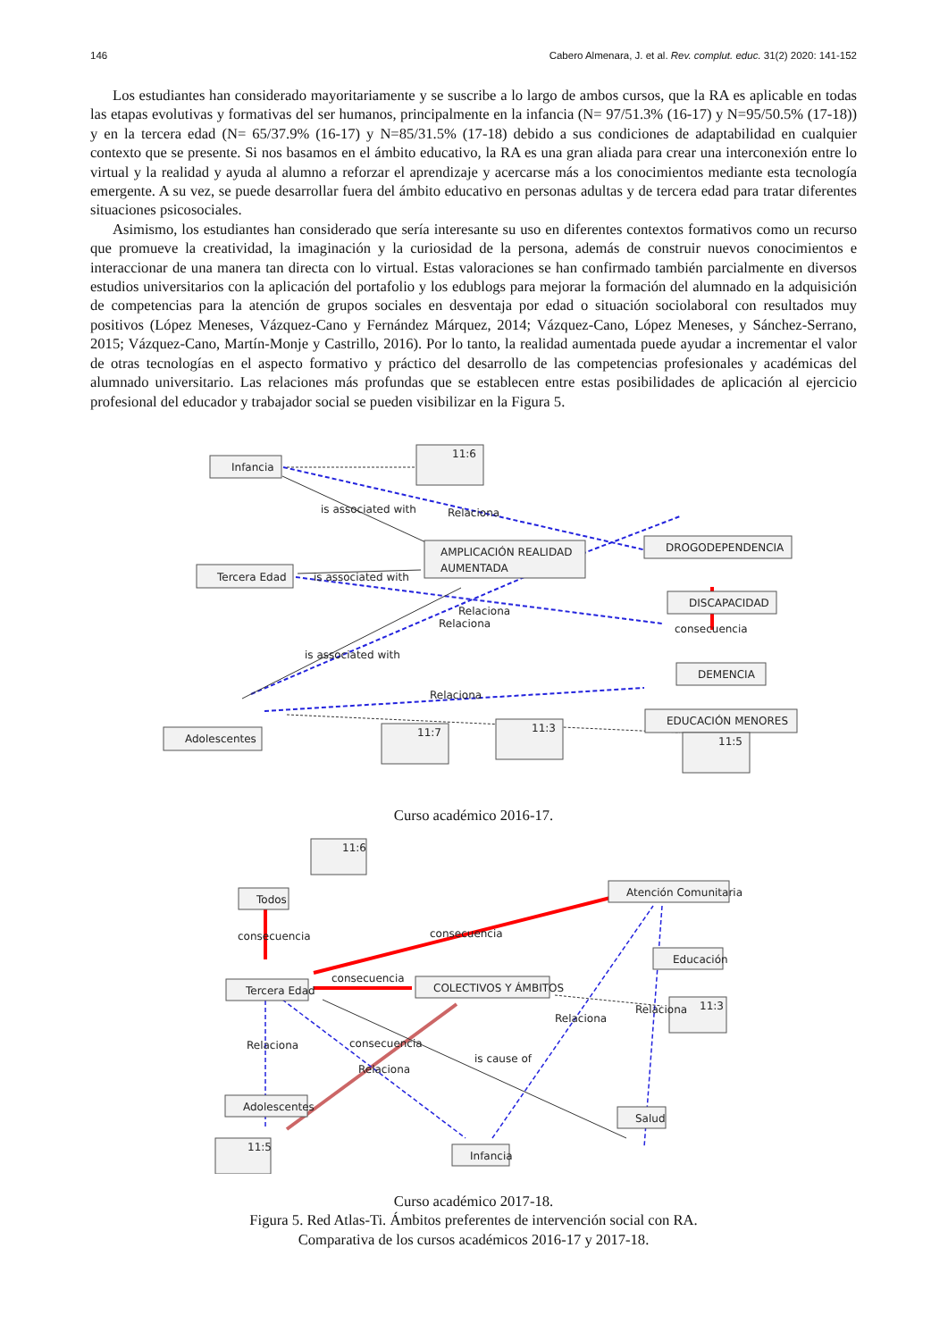146 Cabero Almenara, J. et al. Rev. complut. educ. 31(2) 2020: 141-152
Los estudiantes han considerado mayoritariamente y se suscribe a lo largo de ambos cursos, que la RA es aplicable en todas las etapas evolutivas y formativas del ser humanos, principalmente en la infancia (N= 97/51.3% (16-17) y N=95/50.5% (17-18)) y en la tercera edad (N= 65/37.9% (16-17) y N=85/31.5% (17-18) debido a sus condiciones de adaptabilidad en cualquier contexto que se presente. Si nos basamos en el ámbito educativo, la RA es una gran aliada para crear una interconexión entre lo virtual y la realidad y ayuda al alumno a reforzar el aprendizaje y acercarse más a los conocimientos mediante esta tecnología emergente. A su vez, se puede desarrollar fuera del ámbito educativo en personas adultas y de tercera edad para tratar diferentes situaciones psicosociales.
Asimismo, los estudiantes han considerado que sería interesante su uso en diferentes contextos formativos como un recurso que promueve la creatividad, la imaginación y la curiosidad de la persona, además de construir nuevos conocimientos e interaccionar de una manera tan directa con lo virtual. Estas valoraciones se han confirmado también parcialmente en diversos estudios universitarios con la aplicación del portafolio y los edublogs para mejorar la formación del alumnado en la adquisición de competencias para la atención de grupos sociales en desventaja por edad o situación sociolaboral con resultados muy positivos (López Meneses, Vázquez-Cano y Fernández Márquez, 2014; Vázquez-Cano, López Meneses, y Sánchez-Serrano, 2015; Vázquez-Cano, Martín-Monje y Castrillo, 2016). Por lo tanto, la realidad aumentada puede ayudar a incrementar el valor de otras tecnologías en el aspecto formativo y práctico del desarrollo de las competencias profesionales y académicas del alumnado universitario. Las relaciones más profundas que se establecen entre estas posibilidades de aplicación al ejercicio profesional del educador y trabajador social se pueden visibilizar en la Figura 5.
Infancia
11:6
DROGODEPENDENCIA
AMPLICACIÓN REALIDAD
AUMENTADA
Tercera Edad
DISCAPACIDAD
consecuencia
DEMENCIA
EDUCACIÓN MENORES
Adolescentes
11:7
11:3
11:5
is associated with
Relaciona
is associated with
Relaciona
Relaciona
is associated with
Relaciona
Curso académico 2016-17.
11:6
Todos
Atención Comunitaria
Educación
Tercera Edad
COLECTIVOS Y ÁMBITOS
11:3
Adolescentes
Salud
11:5
Infancia
consecuencia
consecuencia
consecuencia
Relaciona
Relaciona
Relaciona
consecuencia
is cause of
Relaciona
Curso académico 2017-18.
Figura 5. Red Atlas-Ti. Ámbitos preferentes de intervención social con RA.
Comparativa de los cursos académicos 2016-17 y 2017-18.